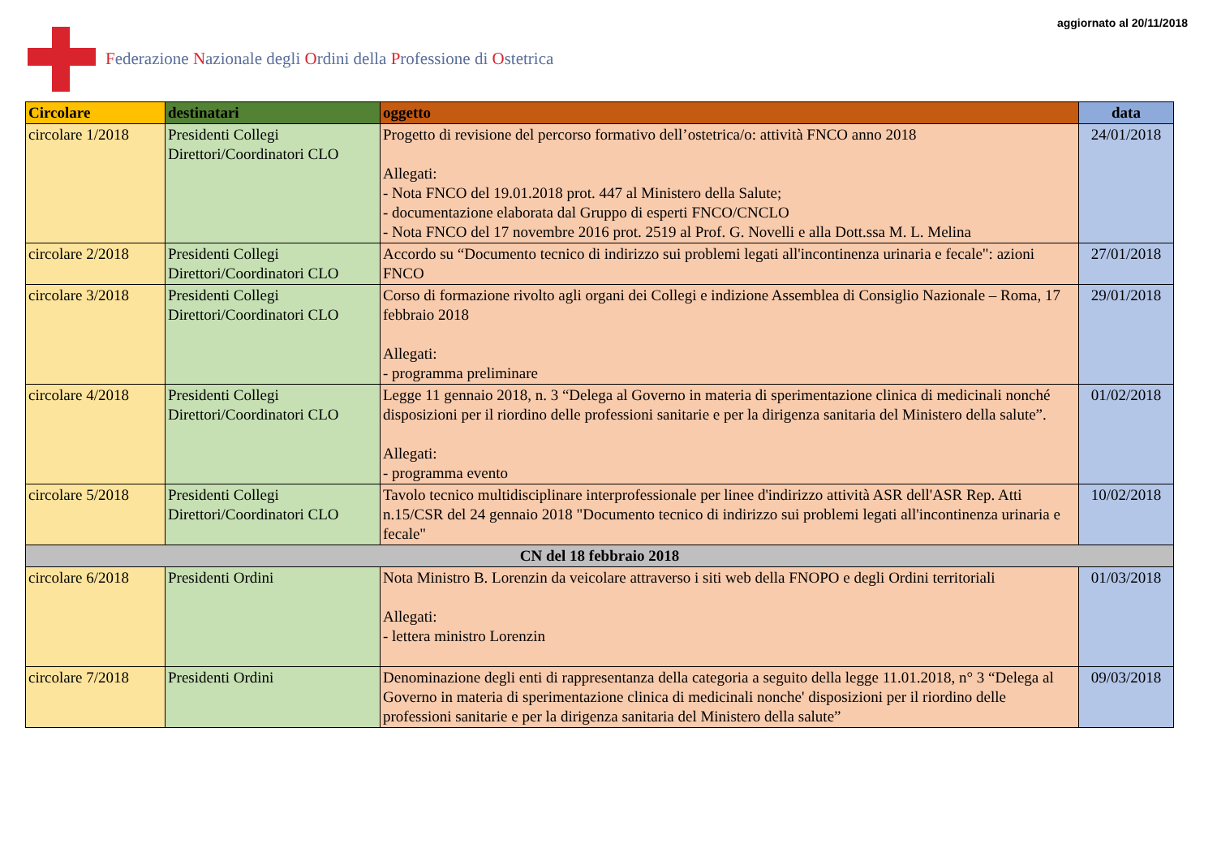Federazione Nazionale degli Ordini della Professione di Ostetrica
aggiornato al 20/11/2018
| Circolare | destinatari | oggetto | data |
| --- | --- | --- | --- |
| circolare 1/2018 | Presidenti Collegi Direttori/Coordinatori CLO | Progetto di revisione del percorso formativo dell’ostetrica/o: attività FNCO anno 2018 Allegati: - Nota FNCO del 19.01.2018 prot. 447 al Ministero della Salute; - documentazione elaborata dal Gruppo di esperti FNCO/CNCLO - Nota FNCO del 17 novembre 2016 prot. 2519 al Prof. G. Novelli e alla Dott.ssa M. L. Melina | 24/01/2018 |
| circolare 2/2018 | Presidenti Collegi Direttori/Coordinatori CLO | Accordo su “Documento tecnico di indirizzo sui problemi legati all'incontinenza urinaria e fecale": azioni FNCO | 27/01/2018 |
| circolare 3/2018 | Presidenti Collegi Direttori/Coordinatori CLO | Corso di formazione rivolto agli organi dei Collegi e indizione Assemblea di Consiglio Nazionale – Roma, 17 febbraio 2018 Allegati: - programma preliminare | 29/01/2018 |
| circolare 4/2018 | Presidenti Collegi Direttori/Coordinatori CLO | Legge 11 gennaio 2018, n. 3 “Delega al Governo in materia di sperimentazione clinica di medicinali nonché disposizioni per il riordino delle professioni sanitarie e per la dirigenza sanitaria del Ministero della salute”. Allegati: - programma evento | 01/02/2018 |
| circolare 5/2018 | Presidenti Collegi Direttori/Coordinatori CLO | Tavolo tecnico multidisciplinare interprofessionale per linee d'indirizzo attività ASR dell'ASR Rep. Atti n.15/CSR del 24 gennaio 2018 "Documento tecnico di indirizzo sui problemi legati all'incontinenza urinaria e fecale" | 10/02/2018 |
| CN del 18 febbraio 2018 | | | |
| circolare 6/2018 | Presidenti Ordini | Nota Ministro B. Lorenzin da veicolare attraverso i siti web della FNOPO e degli Ordini territoriali Allegati: - lettera ministro Lorenzin | 01/03/2018 |
| circolare 7/2018 | Presidenti Ordini | Denominazione degli enti di rappresentanza della categoria a seguito della legge 11.01.2018, n° 3 “Delega al Governo in materia di sperimentazione clinica di medicinali nonche' disposizioni per il riordino delle professioni sanitarie e per la dirigenza sanitaria del Ministero della salute” | 09/03/2018 |